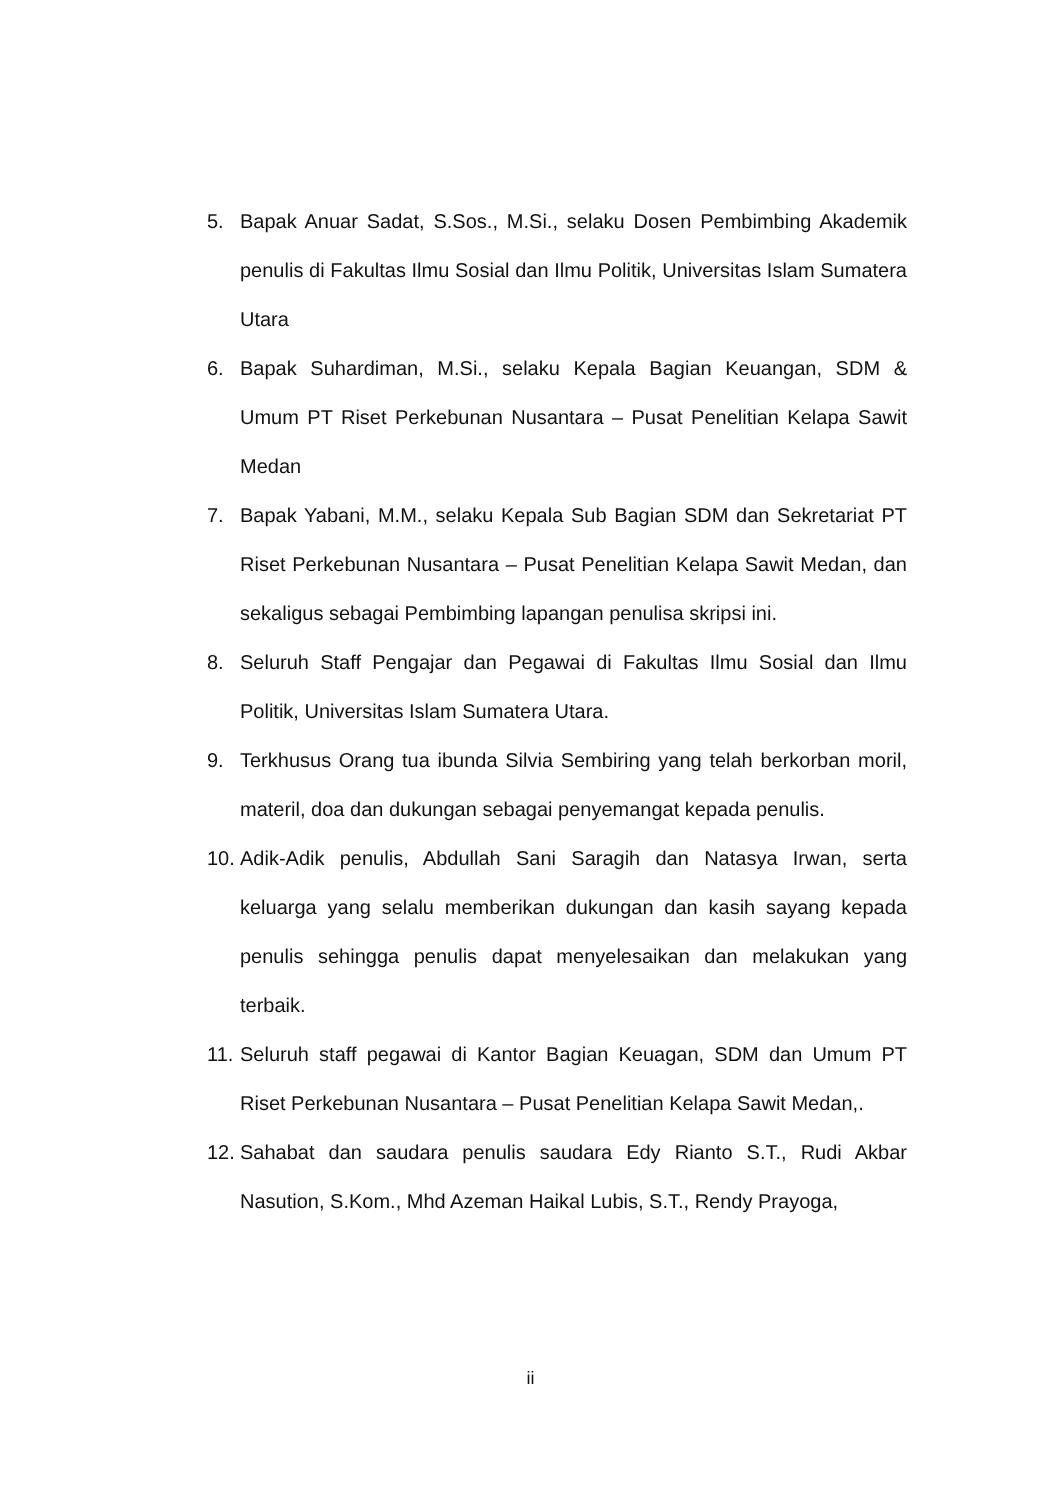5. Bapak Anuar Sadat, S.Sos., M.Si., selaku Dosen Pembimbing Akademik penulis di Fakultas Ilmu Sosial dan Ilmu Politik, Universitas Islam Sumatera Utara
6. Bapak Suhardiman, M.Si., selaku Kepala Bagian Keuangan, SDM & Umum PT Riset Perkebunan Nusantara – Pusat Penelitian Kelapa Sawit Medan
7. Bapak Yabani, M.M., selaku Kepala Sub Bagian SDM dan Sekretariat PT Riset Perkebunan Nusantara – Pusat Penelitian Kelapa Sawit Medan, dan sekaligus sebagai Pembimbing lapangan penulisa skripsi ini.
8. Seluruh Staff Pengajar dan Pegawai di Fakultas Ilmu Sosial dan Ilmu Politik, Universitas Islam Sumatera Utara.
9. Terkhusus Orang tua ibunda Silvia Sembiring yang telah berkorban moril, materil, doa dan dukungan sebagai penyemangat kepada penulis.
10. Adik-Adik penulis, Abdullah Sani Saragih dan Natasya Irwan, serta keluarga yang selalu memberikan dukungan dan kasih sayang kepada penulis sehingga penulis dapat menyelesaikan dan melakukan yang terbaik.
11. Seluruh staff pegawai di Kantor Bagian Keuagan, SDM dan Umum PT Riset Perkebunan Nusantara – Pusat Penelitian Kelapa Sawit Medan,.
12. Sahabat dan saudara penulis saudara Edy Rianto S.T., Rudi Akbar Nasution, S.Kom., Mhd Azeman Haikal Lubis, S.T., Rendy Prayoga,
ii